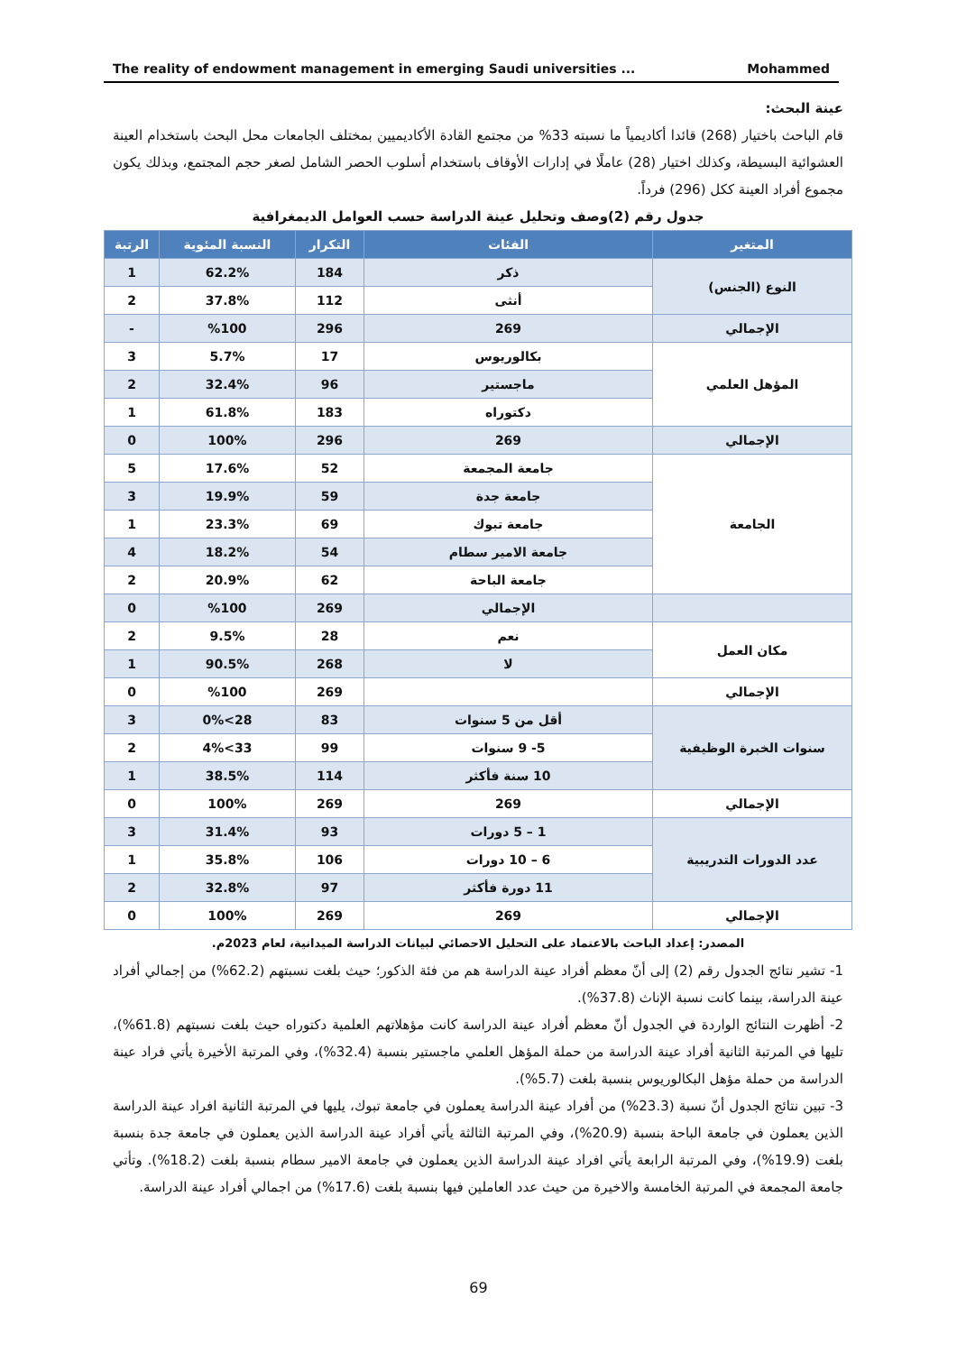The reality of endowment management in emerging Saudi universities ... Mohammed
عينة البحث:
قام الباحث باختيار (268) قائدا أكاديمياً ما نسبته 33% من مجتمع القادة الأكاديميين بمختلف الجامعات محل البحث باستخدام العينة العشوائية البسيطة، وكذلك اختيار (28) عاملًا في إدارات الأوقاف باستخدام أسلوب الحصر الشامل لصغر حجم المجتمع، وبذلك يكون مجموع أفراد العينة ككل (296) فرداً.
جدول رقم (2)وصف وتحليل عينة الدراسة حسب العوامل الديمغرافية
| المتغير | الفئات | التكرار | النسبة المئوية | الرتبة |
| --- | --- | --- | --- | --- |
| النوع (الجنس) | ذكر | 184 | 62.2% | 1 |
| | أنثى | 112 | 37.8% | 2 |
| الإجمالي | 269 | 296 | %100 | - |
| المؤهل العلمي | بكالوريوس | 17 | 5.7% | 3 |
| | ماجستير | 96 | 32.4% | 2 |
| | دكتوراه | 183 | 61.8% | 1 |
| الإجمالي | 269 | 296 | 100% | 0 |
| الجامعة | جامعة المجمعة | 52 | 17.6% | 5 |
| | جامعة جدة | 59 | 19.9% | 3 |
| | جامعة تبوك | 69 | 23.3% | 1 |
| | جامعة الامير سطام | 54 | 18.2% | 4 |
| | جامعة الباحة | 62 | 20.9% | 2 |
| | الإجمالي | 269 | %100 | 0 |
| مكان العمل | نعم | 28 | 9.5% | 2 |
| | لا | 268 | 90.5% | 1 |
| الإجمالي | | 269 | %100 | 0 |
| سنوات الخبرة الوظيفية | أقل من 5 سنوات | 83 | 28>0% | 3 |
| | 5- 9 سنوات | 99 | 33>4% | 2 |
| | 10 سنة فأكثر | 114 | 38.5% | 1 |
| الإجمالي | 269 | 269 | 100% | 0 |
| عدد الدورات التدريبية | 1 – 5 دورات | 93 | 31.4% | 3 |
| | 6 – 10 دورات | 106 | 35.8% | 1 |
| | 11 دورة فأكثر | 97 | 32.8% | 2 |
| الإجمالي | 269 | 269 | 100% | 0 |
المصدر: إعداد الباحث بالاعتماد على التحليل الاحصائي لبيانات الدراسة الميدانية، لعام 2023م.
1- تشير نتائج الجدول رقم (2) إلى أنّ معظم أفراد عينة الدراسة هم من فئة الذكور؛ حيث بلغت نسبتهم (62.2%) من إجمالي أفراد عينة الدراسة، بينما كانت نسبة الإناث (37.8%).
2- أظهرت النتائج الواردة في الجدول أنّ معظم أفراد عينة الدراسة كانت مؤهلاتهم العلمية دكتوراه حيث بلغت نسبتهم (61.8%)، تليها في المرتبة الثانية أفراد عينة الدراسة من حملة المؤهل العلمي ماجستير بنسبة (32.4%)، وفي المرتبة الأخيرة يأتي فراد عينة الدراسة من حملة مؤهل البكالوريوس بنسبة بلغت (5.7%).
3- تبين نتائج الجدول أنّ نسبة (23.3%) من أفراد عينة الدراسة يعملون في جامعة تبوك، يليها في المرتبة الثانية افراد عينة الدراسة الذين يعملون في جامعة الباحة بنسبة (20.9%)، وفي المرتبة الثالثة يأتي أفراد عينة الدراسة الذين يعملون في جامعة جدة بنسبة بلغت (19.9%)، وفي المرتبة الرابعة يأتي افراد عينة الدراسة الذين يعملون في جامعة الامير سطام بنسبة بلغت (18.2%). وتأتي جامعة المجمعة في المرتبة الخامسة والاخيرة من حيث عدد العاملين فيها بنسبة بلغت (17.6%) من اجمالي أفراد عينة الدراسة.
69